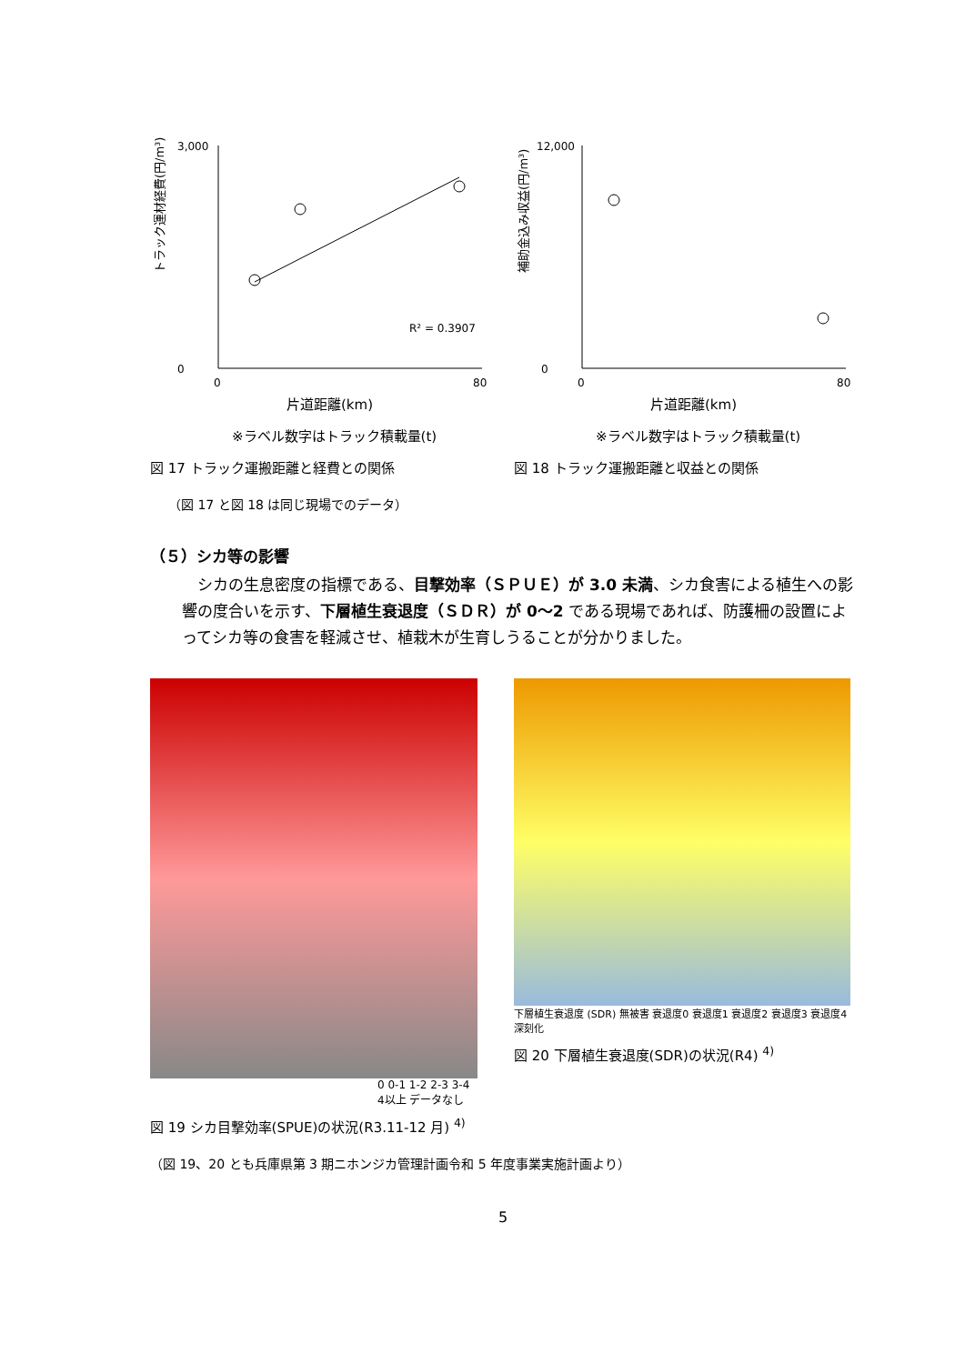トラック運材経費(円/m³)
3,000
0
0
80
R² = 0.3907
片道距離(km)
※ラベル数字はトラック積載量(t)
図 17 トラック運搬距離と経費との関係
補助金込み収益(円/m³)
12,000
0
0
80
片道距離(km)
※ラベル数字はトラック積載量(t)
図 18 トラック運搬距離と収益との関係
（図 17 と図 18 は同じ現場でのデータ）
（５）シカ等の影響
シカの生息密度の指標である、目撃効率（ＳＰＵＥ）が 3.0 未満、シカ食害による植生への影響の度合いを示す、下層植生衰退度（ＳＤＲ）が 0～2 である現場であれば、防護柵の設置によってシカ等の食害を軽減させ、植栽木が生育しうることが分かりました。
0 0-1 1-2 2-3 3-4 4以上 データなし
図 19 シカ目撃効率(SPUE)の状況(R3.11-12 月) <sup>4)</sup>
下層植生衰退度 (SDR) 無被害 衰退度0 衰退度1 衰退度2 衰退度3 衰退度4 深刻化
図 20 下層植生衰退度(SDR)の状況(R4) <sup>4)</sup>
（図 19、20 とも兵庫県第 3 期ニホンジカ管理計画令和 5 年度事業実施計画より）
5